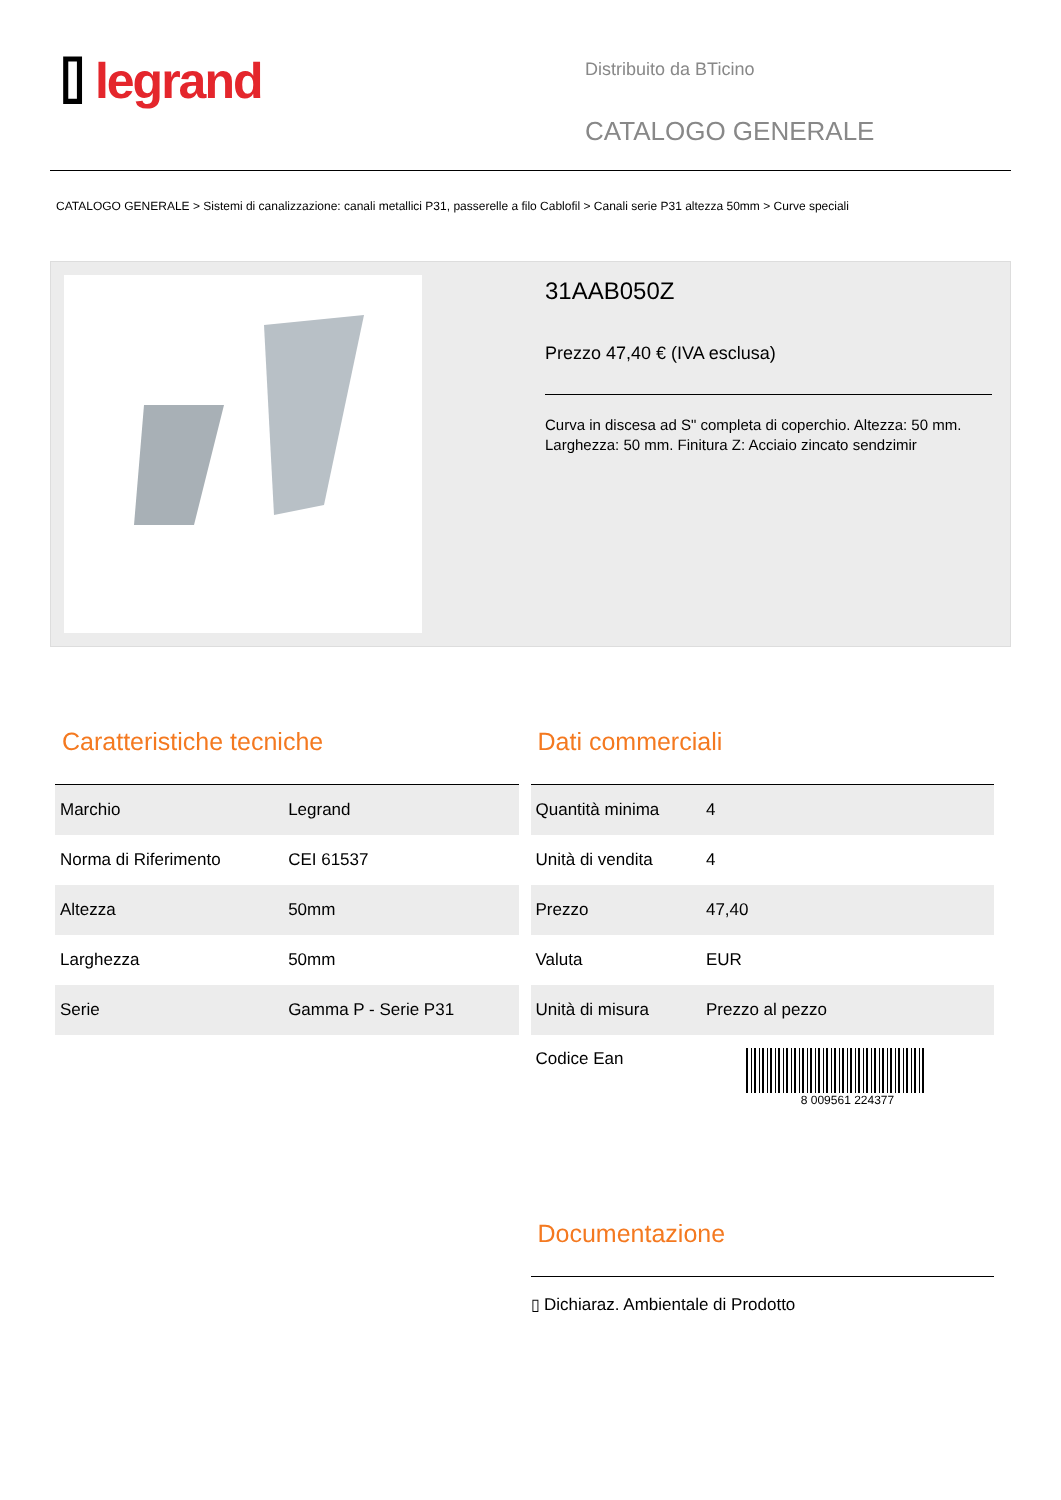⌷ legrand
Distribuito da BTicino
CATALOGO GENERALE
CATALOGO GENERALE > Sistemi di canalizzazione: canali metallici P31, passerelle a filo Cablofil > Canali serie P31 altezza 50mm > Curve speciali
31AAB050Z
Prezzo 47,40 € (IVA esclusa)
Curva in discesa ad S" completa di coperchio. Altezza: 50 mm. Larghezza: 50 mm. Finitura Z: Acciaio zincato sendzimir
Caratteristiche tecniche
| Marchio | Legrand |
| Norma di Riferimento | CEI 61537 |
| Altezza | 50mm |
| Larghezza | 50mm |
| Serie | Gamma P - Serie P31 |
Dati commerciali
| Quantità minima | 4 |
| Unità di vendita | 4 |
| Prezzo | 47,40 |
| Valuta | EUR |
| Unità di misura | Prezzo al pezzo |
| Codice Ean | 8 009561 224377 |
Documentazione
▯ Dichiaraz. Ambientale di Prodotto